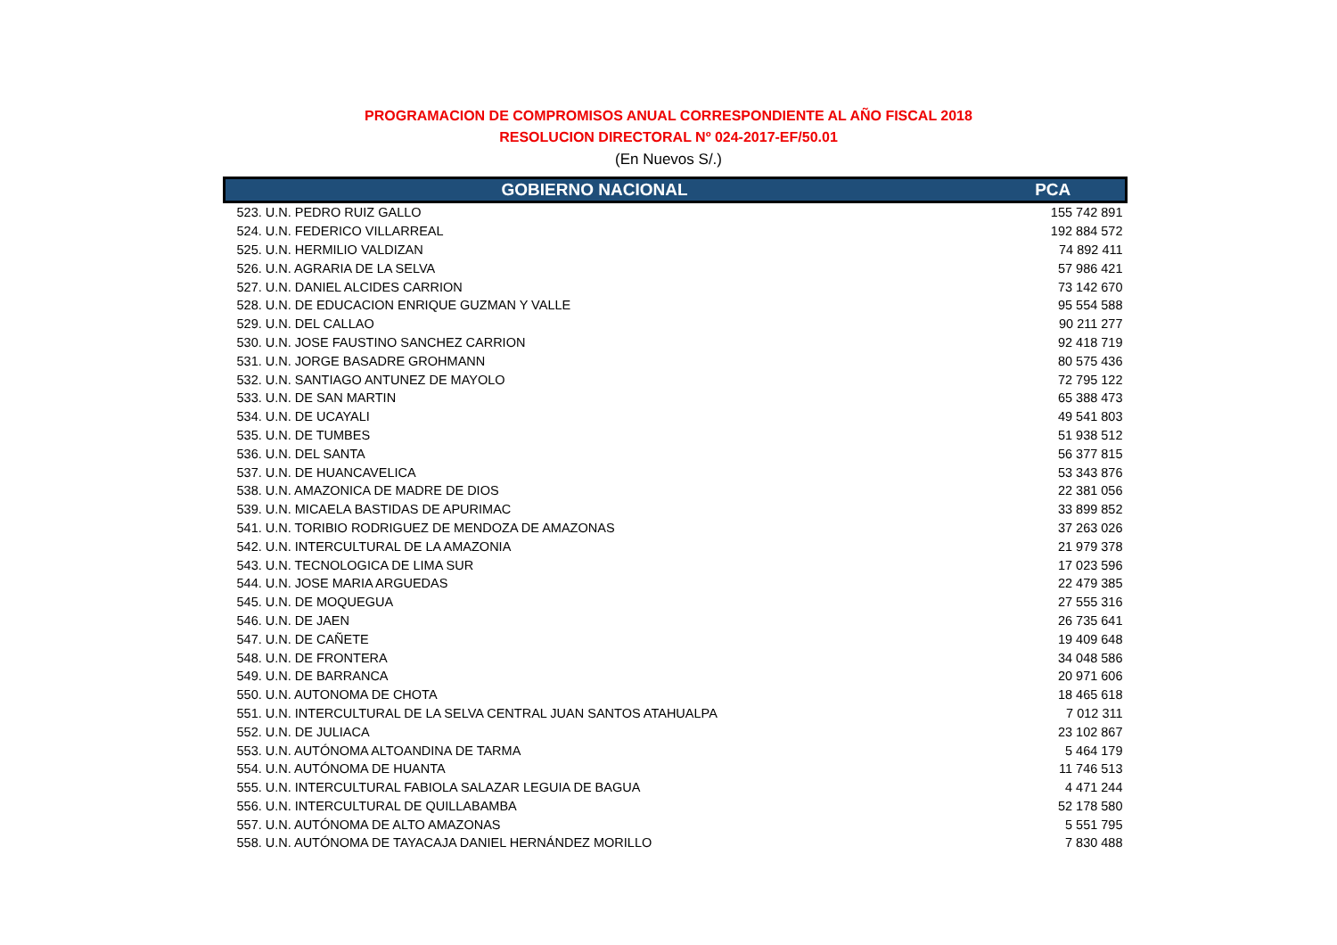PROGRAMACION DE COMPROMISOS ANUAL CORRESPONDIENTE AL AÑO FISCAL 2018
RESOLUCION DIRECTORAL Nº 024-2017-EF/50.01
(En Nuevos S/.)
| GOBIERNO NACIONAL | PCA |
| --- | --- |
| 523. U.N. PEDRO RUIZ GALLO | 155 742 891 |
| 524. U.N. FEDERICO VILLARREAL | 192 884 572 |
| 525. U.N. HERMILIO VALDIZAN | 74 892 411 |
| 526. U.N. AGRARIA DE LA SELVA | 57 986 421 |
| 527. U.N. DANIEL ALCIDES CARRION | 73 142 670 |
| 528. U.N. DE EDUCACION ENRIQUE GUZMAN Y VALLE | 95 554 588 |
| 529. U.N. DEL CALLAO | 90 211 277 |
| 530. U.N. JOSE FAUSTINO SANCHEZ CARRION | 92 418 719 |
| 531. U.N. JORGE BASADRE GROHMANN | 80 575 436 |
| 532. U.N. SANTIAGO ANTUNEZ DE MAYOLO | 72 795 122 |
| 533. U.N. DE SAN MARTIN | 65 388 473 |
| 534. U.N. DE UCAYALI | 49 541 803 |
| 535. U.N. DE TUMBES | 51 938 512 |
| 536. U.N. DEL SANTA | 56 377 815 |
| 537. U.N. DE HUANCAVELICA | 53 343 876 |
| 538. U.N. AMAZONICA DE MADRE DE DIOS | 22 381 056 |
| 539. U.N. MICAELA BASTIDAS DE APURIMAC | 33 899 852 |
| 541. U.N. TORIBIO RODRIGUEZ DE MENDOZA DE AMAZONAS | 37 263 026 |
| 542. U.N. INTERCULTURAL DE LA AMAZONIA | 21 979 378 |
| 543. U.N. TECNOLOGICA DE LIMA SUR | 17 023 596 |
| 544. U.N. JOSE MARIA ARGUEDAS | 22 479 385 |
| 545. U.N. DE MOQUEGUA | 27 555 316 |
| 546. U.N. DE JAEN | 26 735 641 |
| 547. U.N. DE CAÑETE | 19 409 648 |
| 548. U.N. DE FRONTERA | 34 048 586 |
| 549. U.N. DE BARRANCA | 20 971 606 |
| 550. U.N. AUTONOMA DE CHOTA | 18 465 618 |
| 551. U.N. INTERCULTURAL DE LA SELVA CENTRAL JUAN SANTOS ATAHUALPA | 7 012 311 |
| 552. U.N. DE JULIACA | 23 102 867 |
| 553. U.N. AUTÓNOMA ALTOANDINA DE TARMA | 5 464 179 |
| 554. U.N. AUTÓNOMA DE HUANTA | 11 746 513 |
| 555. U.N. INTERCULTURAL FABIOLA SALAZAR LEGUIA DE BAGUA | 4 471 244 |
| 556. U.N. INTERCULTURAL DE QUILLABAMBA | 52 178 580 |
| 557. U.N. AUTÓNOMA DE ALTO AMAZONAS | 5 551 795 |
| 558. U.N. AUTÓNOMA DE TAYACAJA DANIEL HERNÁNDEZ MORILLO | 7 830 488 |